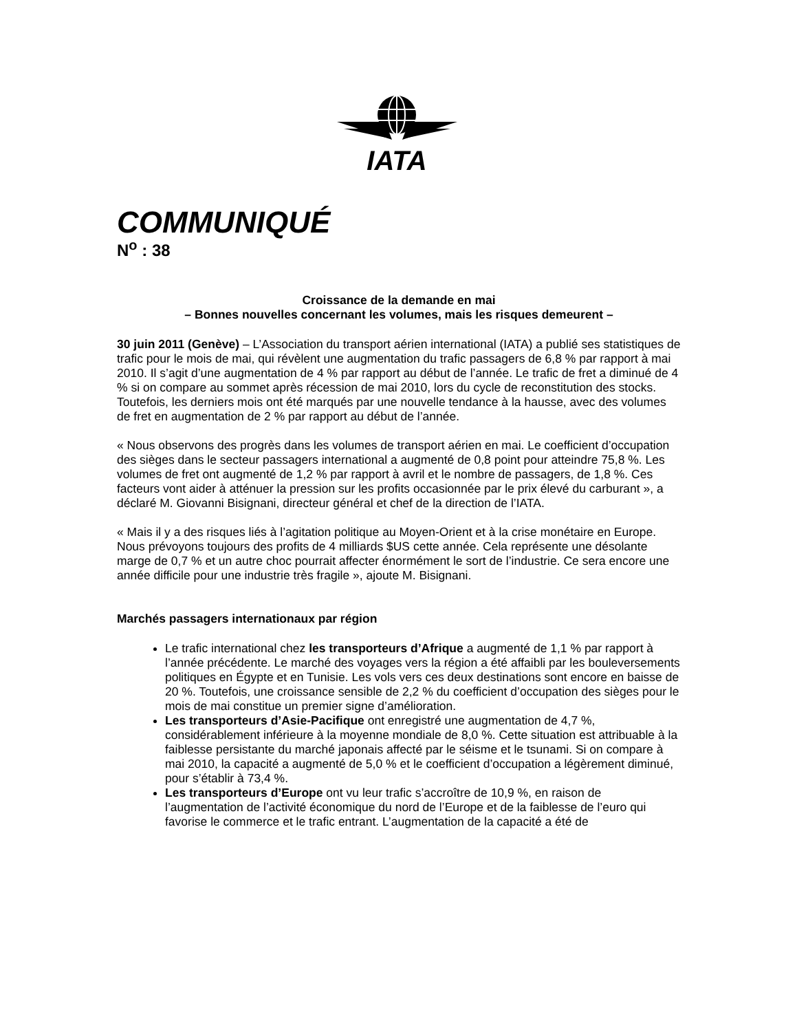IATA
COMMUNIQUÉ
N<sup>o</sup> : 38
Croissance de la demande en mai
– Bonnes nouvelles concernant les volumes, mais les risques demeurent –
30 juin 2011 (Genève) – L’Association du transport aérien international (IATA) a publié ses statistiques de trafic pour le mois de mai, qui révèlent une augmentation du trafic passagers de 6,8 % par rapport à mai 2010. Il s’agit d’une augmentation de 4 % par rapport au début de l’année. Le trafic de fret a diminué de 4 % si on compare au sommet après récession de mai 2010, lors du cycle de reconstitution des stocks. Toutefois, les derniers mois ont été marqués par une nouvelle tendance à la hausse, avec des volumes de fret en augmentation de 2 % par rapport au début de l’année.
« Nous observons des progrès dans les volumes de transport aérien en mai. Le coefficient d’occupation des sièges dans le secteur passagers international a augmenté de 0,8 point pour atteindre 75,8 %. Les volumes de fret ont augmenté de 1,2 % par rapport à avril et le nombre de passagers, de 1,8 %. Ces facteurs vont aider à atténuer la pression sur les profits occasionnée par le prix élevé du carburant », a déclaré M. Giovanni Bisignani, directeur général et chef de la direction de l’IATA.
« Mais il y a des risques liés à l’agitation politique au Moyen-Orient et à la crise monétaire en Europe. Nous prévoyons toujours des profits de 4 milliards $US cette année. Cela représente une désolante marge de 0,7 % et un autre choc pourrait affecter énormément le sort de l’industrie. Ce sera encore une année difficile pour une industrie très fragile », ajoute M. Bisignani.
Marchés passagers internationaux par région
Le trafic international chez les transporteurs d’Afrique a augmenté de 1,1 % par rapport à l’année précédente. Le marché des voyages vers la région a été affaibli par les bouleversements politiques en Égypte et en Tunisie. Les vols vers ces deux destinations sont encore en baisse de 20 %. Toutefois, une croissance sensible de 2,2 % du coefficient d’occupation des sièges pour le mois de mai constitue un premier signe d’amélioration.
Les transporteurs d’Asie-Pacifique ont enregistré une augmentation de 4,7 %, considérablement inférieure à la moyenne mondiale de 8,0 %. Cette situation est attribuable à la faiblesse persistante du marché japonais affecté par le séisme et le tsunami. Si on compare à mai 2010, la capacité a augmenté de 5,0 % et le coefficient d’occupation a légèrement diminué, pour s’établir à 73,4 %.
Les transporteurs d’Europe ont vu leur trafic s’accroître de 10,9 %, en raison de l’augmentation de l’activité économique du nord de l’Europe et de la faiblesse de l’euro qui favorise le commerce et le trafic entrant. L’augmentation de la capacité a été de